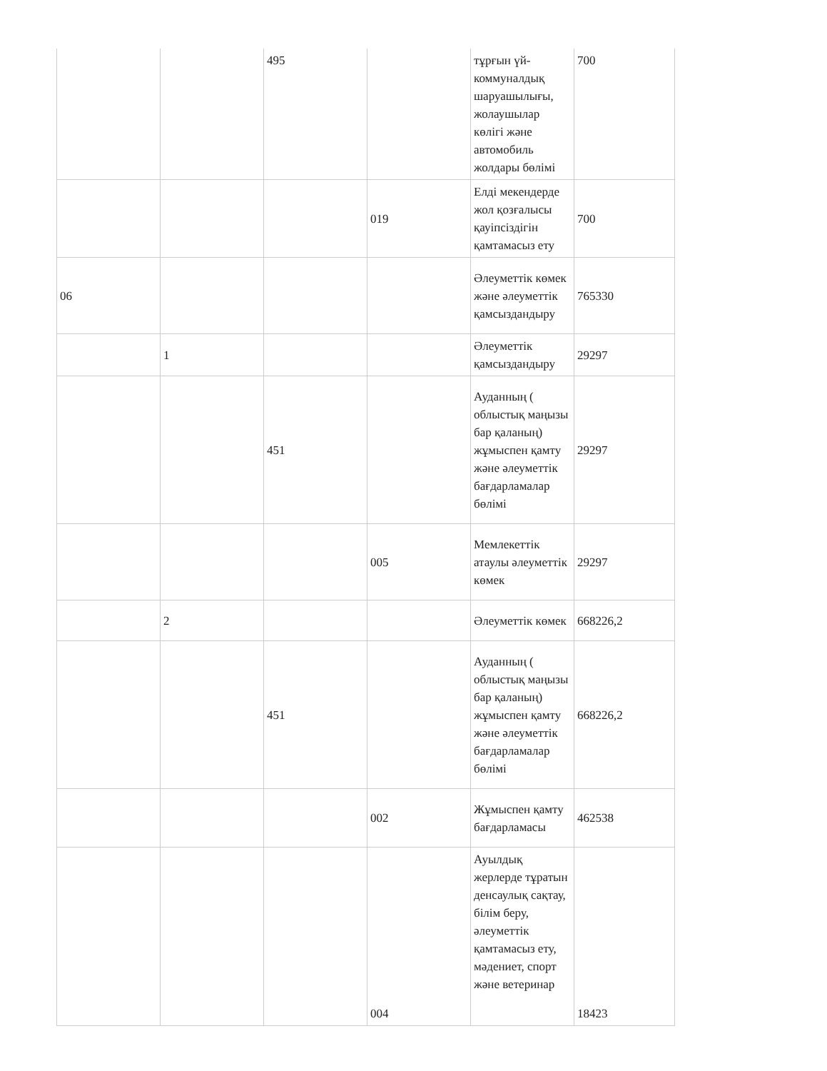| | | 495 | | тұрғын үй-коммуналдық шаруашылығы, жолаушылар көлігі және автомобиль жолдары бөлімі | 700 |
| | | | 019 | Елді мекендерде жол қозғалысы қауіпсіздігін қамтамасыз ету | 700 |
| 06 | | | | Әлеуметтік көмек және әлеуметтік қамсыздандыру | 765330 |
| | 1 | | | Әлеуметтік қамсыздандыру | 29297 |
| | | 451 | | Ауданның ( облыстық маңызы бар қаланың) жұмыспен қамту және әлеуметтік бағдарламалар бөлімі | 29297 |
| | | | 005 | Мемлекеттік атаулы әлеуметтік көмек | 29297 |
| | 2 | | | Әлеуметтік көмек | 668226,2 |
| | | 451 | | Ауданның ( облыстық маңызы бар қаланың) жұмыспен қамту және әлеуметтік бағдарламалар бөлімі | 668226,2 |
| | | | 002 | Жұмыспен қамту бағдарламасы | 462538 |
| | | | 004 | Ауылдық жерлерде тұратын денсаулық сақтау, білім беру, әлеуметтік қамтамасыз ету, мәдениет, спорт және ветеринар | 18423 |